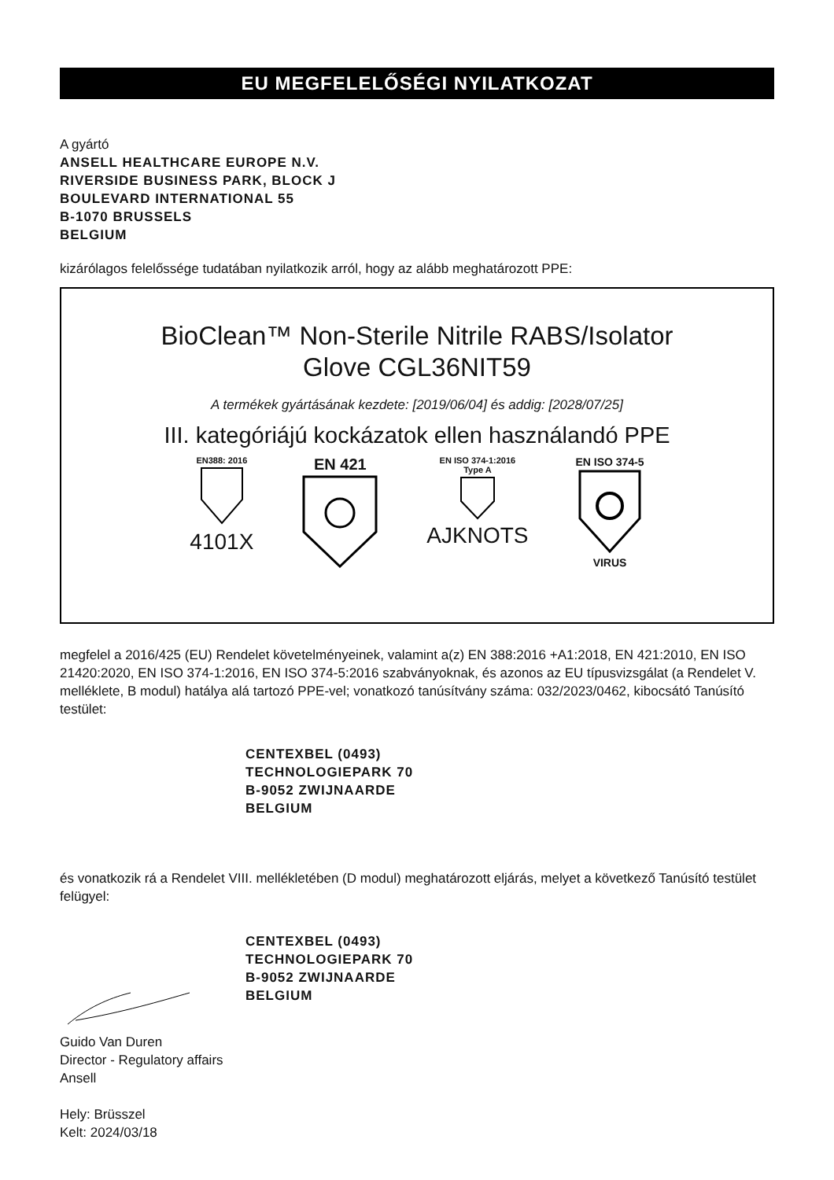EU MEGFELELŐSÉGI NYILATKOZAT
A gyártó
ANSELL HEALTHCARE EUROPE N.V.
RIVERSIDE BUSINESS PARK, BLOCK J
BOULEVARD INTERNATIONAL 55
B-1070 BRUSSELS
BELGIUM
kizárólagos felelőssége tudatában nyilatkozik arról, hogy az alább meghatározott PPE:
BioClean™ Non-Sterile Nitrile RABS/Isolator
Glove CGL36NIT59
A termékek gyártásának kezdete: [2019/06/04] és addig: [2028/07/25]
III. kategóriájú kockázatok ellen használandó PPE
EN388: 2016
4101X
EN 421
EN ISO 374-1:2016
Type A
AJKNOTS
EN ISO 374-5
VIRUS
megfelel a 2016/425 (EU) Rendelet követelményeinek, valamint a(z) EN 388:2016 +A1:2018, EN 421:2010, EN ISO 21420:2020, EN ISO 374-1:2016, EN ISO 374-5:2016 szabványoknak, és azonos az EU típusvizsgálat (a Rendelet V. melléklete, B modul) hatálya alá tartozó PPE-vel; vonatkozó tanúsítvány száma: 032/2023/0462, kibocsátó Tanúsító testület:
CENTEXBEL (0493)
TECHNOLOGIEPARK 70
B-9052 ZWIJNAARDE
BELGIUM
és vonatkozik rá a Rendelet VIII. mellékletében (D modul) meghatározott eljárás, melyet a következő Tanúsító testület felügyel:
CENTEXBEL (0493)
TECHNOLOGIEPARK 70
B-9052 ZWIJNAARDE
BELGIUM
Guido Van Duren
Director - Regulatory affairs
Ansell
Hely: Brüsszel
Kelt: 2024/03/18